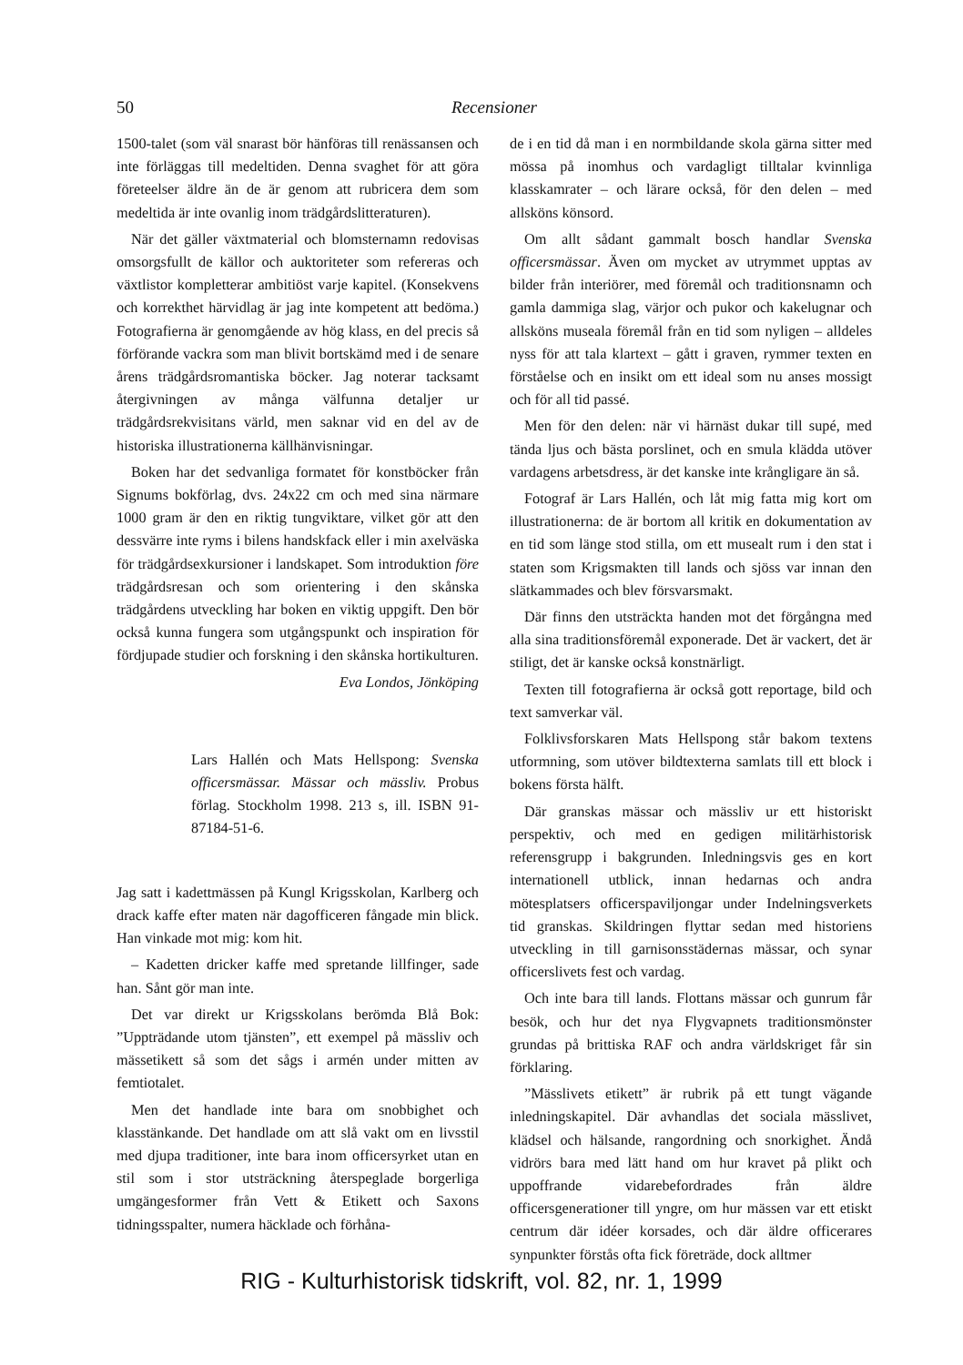50 Recensioner
1500-talet (som väl snarast bör hänföras till renässansen och inte förläggas till medeltiden. Denna svaghet för att göra företeelser äldre än de är genom att rubricera dem som medeltida är inte ovanlig inom trädgårdslitteraturen).
När det gäller växtmaterial och blomsternamn redovisas omsorgsfullt de källor och auktoriteter som refereras och växtlistor kompletterar ambitiöst varje kapitel. (Konsekvens och korrekthet härvidlag är jag inte kompetent att bedöma.) Fotografierna är genomgående av hög klass, en del precis så förförande vackra som man blivit bortskämd med i de senare årens trädgårdsromantiska böcker. Jag noterar tacksamt återgivningen av många välfunna detaljer ur trädgårdsrekvisitans värld, men saknar vid en del av de historiska illustrationerna källhänvisningar.
Boken har det sedvanliga formatet för konstböcker från Signums bokförlag, dvs. 24x22 cm och med sina närmare 1000 gram är den en riktig tungviktare, vilket gör att den dessvärre inte ryms i bilens handskfack eller i min axelväska för trädgårdsexkursioner i landskapet. Som introduktion före trädgårdsresan och som orientering i den skånska trädgårdens utveckling har boken en viktig uppgift. Den bör också kunna fungera som utgångspunkt och inspiration för fördjupade studier och forskning i den skånska hortikulturen.
Eva Londos, Jönköping
Lars Hallén och Mats Hellspong: Svenska officersmässar. Mässar och mässliv. Probus förlag. Stockholm 1998. 213 s, ill. ISBN 91-87184-51-6.
Jag satt i kadettmässen på Kungl Krigsskolan, Karlberg och drack kaffe efter maten när dagofficeren fångade min blick. Han vinkade mot mig: kom hit.
– Kadetten dricker kaffe med spretande lillfinger, sade han. Sånt gör man inte.
Det var direkt ur Krigsskolans berömda Blå Bok: ”Uppträdande utom tjänsten”, ett exempel på mässliv och mässetikett så som det sågs i armén under mitten av femtiotalet.
Men det handlade inte bara om snobbighet och klasstänkande. Det handlade om att slå vakt om en livsstil med djupa traditioner, inte bara inom officersyrket utan en stil som i stor utsträckning återspeglade borgerliga umgängesformer från Vett & Etikett och Saxons tidningsspalter, numera häcklade och förhåna-
de i en tid då man i en normbildande skola gärna sitter med mössa på inomhus och vardagligt tilltalar kvinnliga klasskamrater – och lärare också, för den delen – med allsköns könsord.
Om allt sådant gammalt bosch handlar Svenska officersmässar. Även om mycket av utrymmet upptas av bilder från interiörer, med föremål och traditionsnamn och gamla dammiga slag, värjor och pukor och kakelugnar och allsköns museala föremål från en tid som nyligen – alldeles nyss för att tala klartext – gått i graven, rymmer texten en förståelse och en insikt om ett ideal som nu anses mossigt och för all tid passé.
Men för den delen: när vi härnäst dukar till supé, med tända ljus och bästa porslinet, och en smula klädda utöver vardagens arbetsdress, är det kanske inte krångligare än så.
Fotograf är Lars Hallén, och låt mig fatta mig kort om illustrationerna: de är bortom all kritik en dokumentation av en tid som länge stod stilla, om ett musealt rum i den stat i staten som Krigsmakten till lands och sjöss var innan den slätkammades och blev försvarsmakt.
Där finns den utsträckta handen mot det förgångna med alla sina traditionsföremål exponerade. Det är vackert, det är stiligt, det är kanske också konstnärligt.
Texten till fotografierna är också gott reportage, bild och text samverkar väl.
Folklivsforskaren Mats Hellspong står bakom textens utformning, som utöver bildtexterna samlats till ett block i bokens första hälft.
Där granskas mässar och mässliv ur ett historiskt perspektiv, och med en gedigen militärhistorisk referensgrupp i bakgrunden. Inledningsvis ges en kort internationell utblick, innan hedarnas och andra mötesplatsers officerspaviljongar under Indelningsverkets tid granskas. Skildringen flyttar sedan med historiens utveckling in till garnisonsstädernas mässar, och synar officerslivets fest och vardag.
Och inte bara till lands. Flottans mässar och gunrum får besök, och hur det nya Flygvapnets traditionsmönster grundas på brittiska RAF och andra världskriget får sin förklaring.
”Mässlivets etikett” är rubrik på ett tungt vägande inledningskapitel. Där avhandlas det sociala mässlivet, klädsel och hälsande, rangordning och snorkighet. Ändå vidrörs bara med lätt hand om hur kravet på plikt och uppoffrande vidarebefordrades från äldre officersgenerationer till yngre, om hur mässen var ett etiskt centrum där idéer korsades, och där äldre officerares synpunkter förstås ofta fick företräde, dock alltmer
RIG - Kulturhistorisk tidskrift, vol. 82, nr. 1, 1999